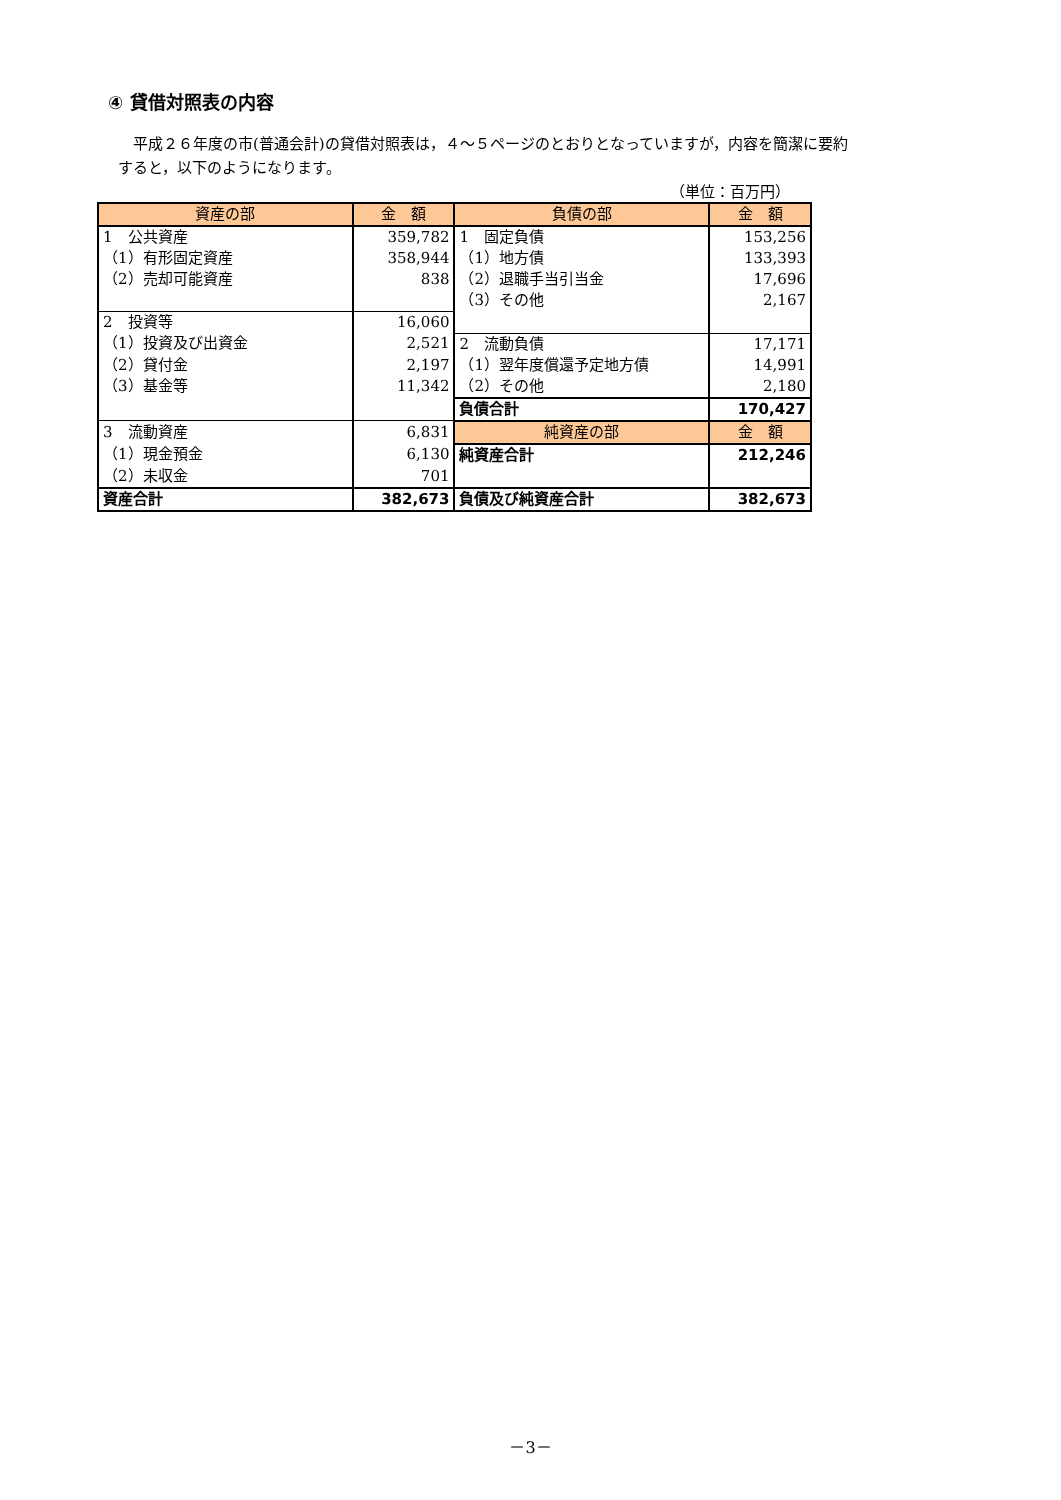④ 貸借対照表の内容
　平成２６年度の市(普通会計)の貸借対照表は，４～５ページのとおりとなっていますが，内容を簡潔に要約すると，以下のようになります。
（単位：百万円）
| 資産の部 | 金 額 | 負債の部 | 金 額 |
| --- | --- | --- | --- |
| 1 公共資産 | 359,782 | 1 固定負債 | 153,256 |
| （1）有形固定資産 | 358,944 | （1）地方債 | 133,393 |
| （2）売却可能資産 | 838 | （2）退職手当引当金 | 17,696 |
| | | （3）その他 | 2,167 |
| 2 投資等 | 16,060 | | |
| （1）投資及び出資金 | 2,521 | 2 流動負債 | 17,171 |
| （2）貸付金 | 2,197 | （1）翌年度償還予定地方債 | 14,991 |
| （3）基金等 | 11,342 | （2）その他 | 2,180 |
| | | 負債合計 | 170,427 |
| 3 流動資産 | 6,831 | 純資産の部 | 金 額 |
| （1）現金預金 | 6,130 | 純資産合計 | 212,246 |
| （2）未収金 | 701 | | |
| 資産合計 | 382,673 | 負債及び純資産合計 | 382,673 |
－3－